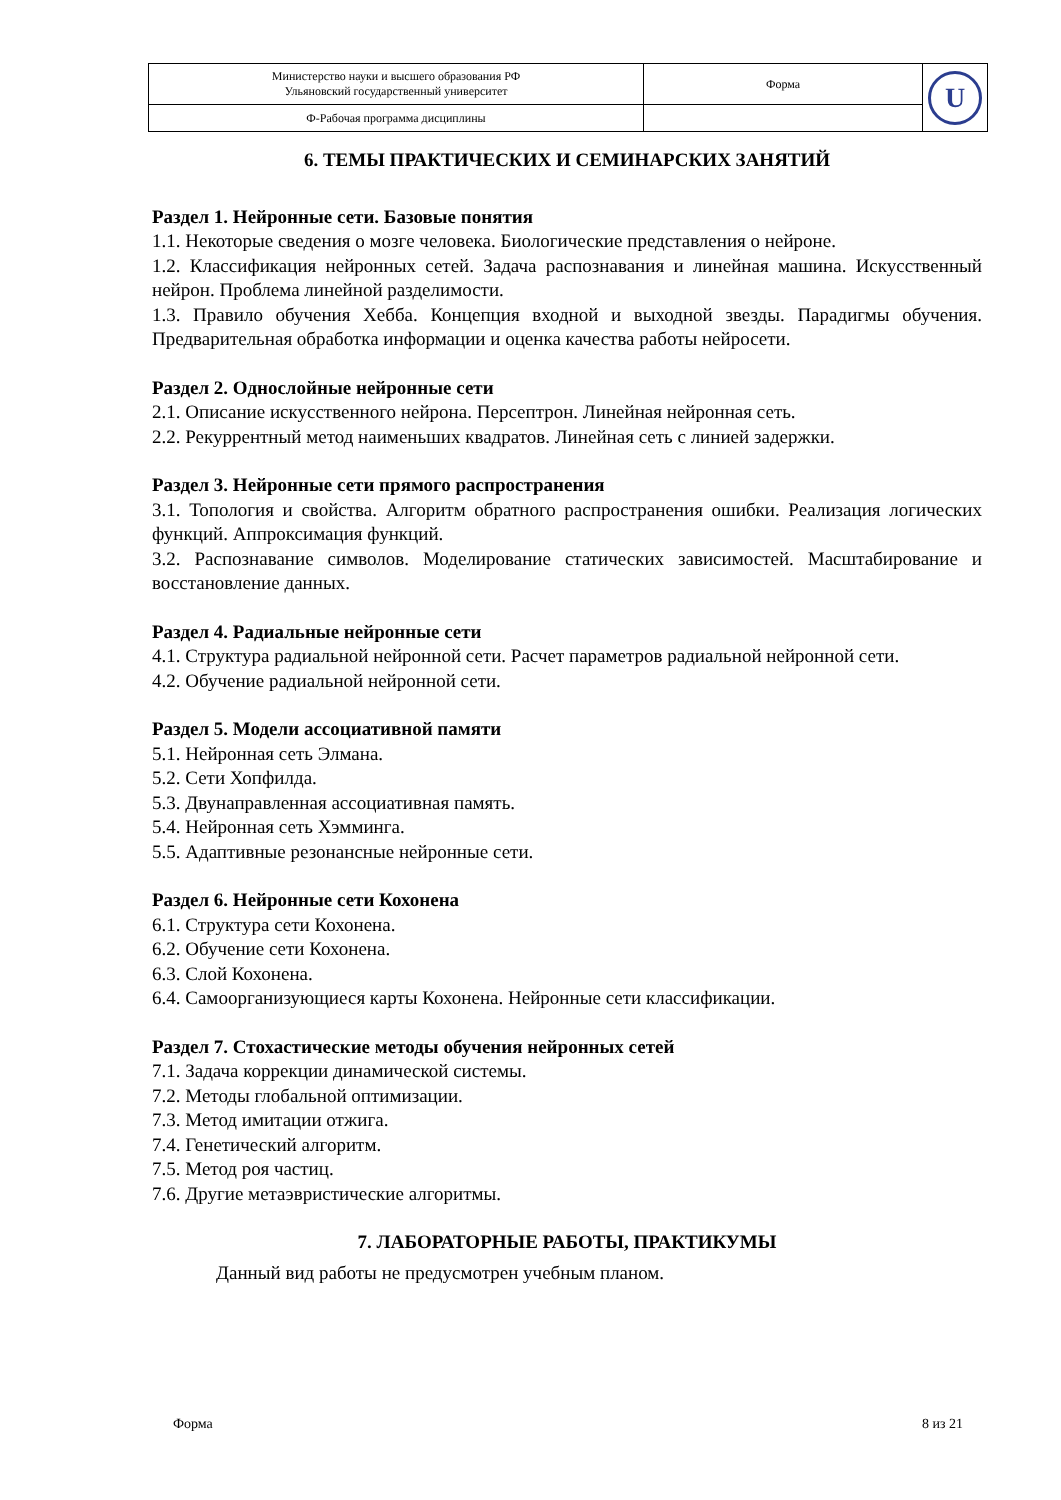| Министерство науки и высшего образования РФ Ульяновский государственный университет | Форма | U |
| Ф-Рабочая программа дисциплины | | |
6. ТЕМЫ ПРАКТИЧЕСКИХ И СЕМИНАРСКИХ ЗАНЯТИЙ
Раздел 1. Нейронные сети. Базовые понятия
1.1. Некоторые сведения о мозге человека. Биологические представления о нейроне.
1.2. Классификация нейронных сетей. Задача распознавания и линейная машина. Искусственный нейрон. Проблема линейной разделимости.
1.3. Правило обучения Хебба. Концепция входной и выходной звезды. Парадигмы обучения. Предварительная обработка информации и оценка качества работы нейросети.
Раздел 2. Однослойные нейронные сети
2.1. Описание искусственного нейрона. Персептрон. Линейная нейронная сеть.
2.2. Рекуррентный метод наименьших квадратов. Линейная сеть с линией задержки.
Раздел 3. Нейронные сети прямого распространения
3.1. Топология и свойства. Алгоритм обратного распространения ошибки. Реализация логических функций. Аппроксимация функций.
3.2. Распознавание символов. Моделирование статических зависимостей. Масштабирование и восстановление данных.
Раздел 4. Радиальные нейронные сети
4.1. Структура радиальной нейронной сети. Расчет параметров радиальной нейронной сети.
4.2. Обучение радиальной нейронной сети.
Раздел 5. Модели ассоциативной памяти
5.1. Нейронная сеть Элмана.
5.2. Сети Хопфилда.
5.3. Двунаправленная ассоциативная память.
5.4. Нейронная сеть Хэмминга.
5.5. Адаптивные резонансные нейронные сети.
Раздел 6. Нейронные сети Кохонена
6.1. Структура сети Кохонена.
6.2. Обучение сети Кохонена.
6.3. Слой Кохонена.
6.4. Самоорганизующиеся карты Кохонена. Нейронные сети классификации.
Раздел 7. Стохастические методы обучения нейронных сетей
7.1. Задача коррекции динамической системы.
7.2. Методы глобальной оптимизации.
7.3. Метод имитации отжига.
7.4. Генетический алгоритм.
7.5. Метод роя частиц.
7.6. Другие метаэвристические алгоритмы.
7. ЛАБОРАТОРНЫЕ РАБОТЫ, ПРАКТИКУМЫ
Данный вид работы не предусмотрен учебным планом.
Форма 8 из 21